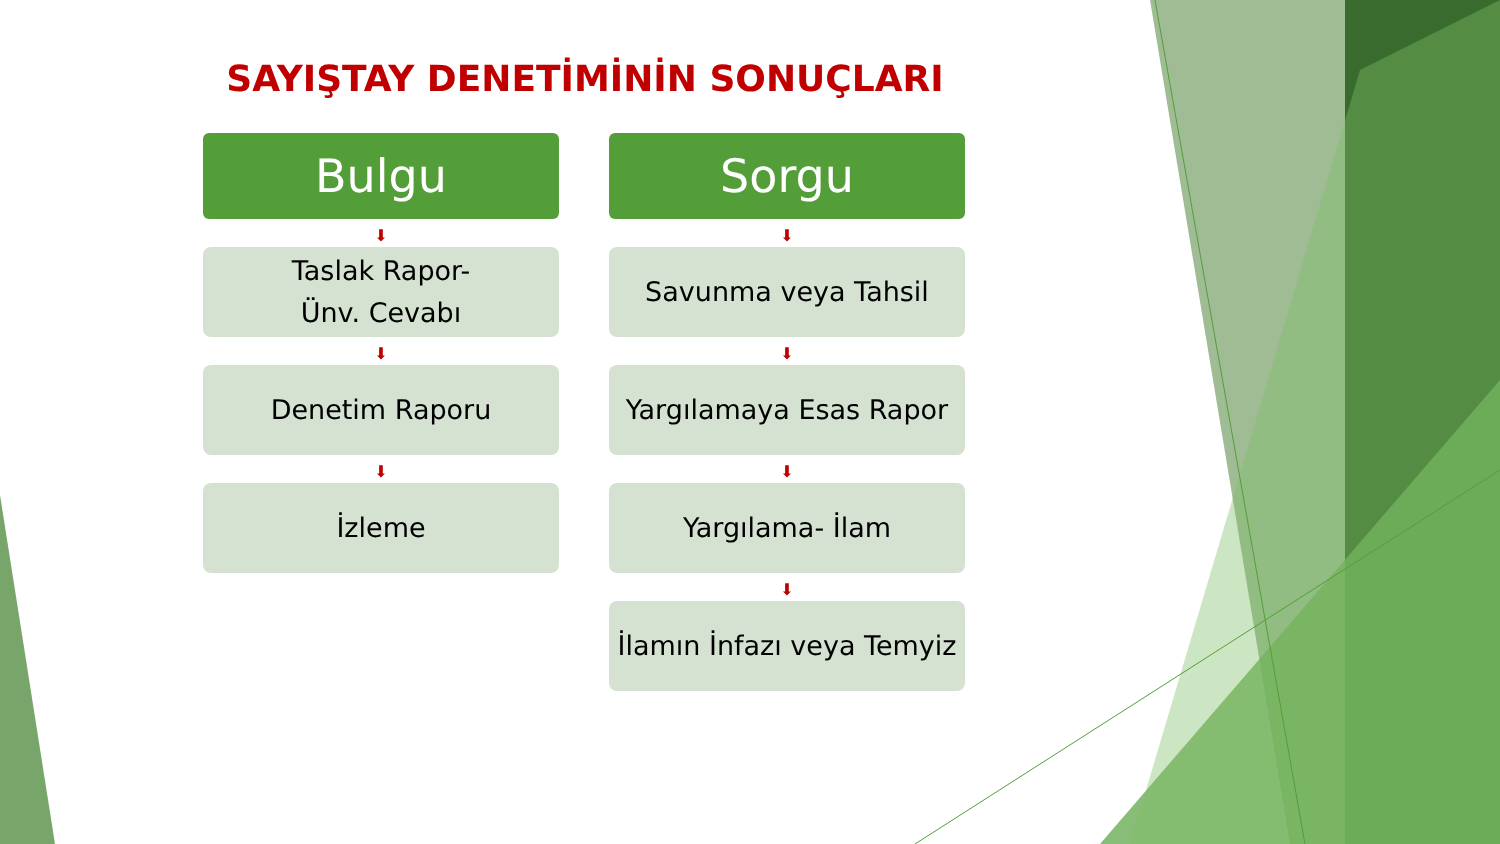SAYIŞTAY DENETİMİNİN SONUÇLARI
Bulgu
⬇
Taslak Rapor-
Ünv. Cevabı
⬇
Denetim Raporu
⬇
İzleme
Sorgu
⬇
Savunma veya Tahsil
⬇
Yargılamaya Esas Rapor
⬇
Yargılama- İlam
⬇
İlamın İnfazı veya Temyiz